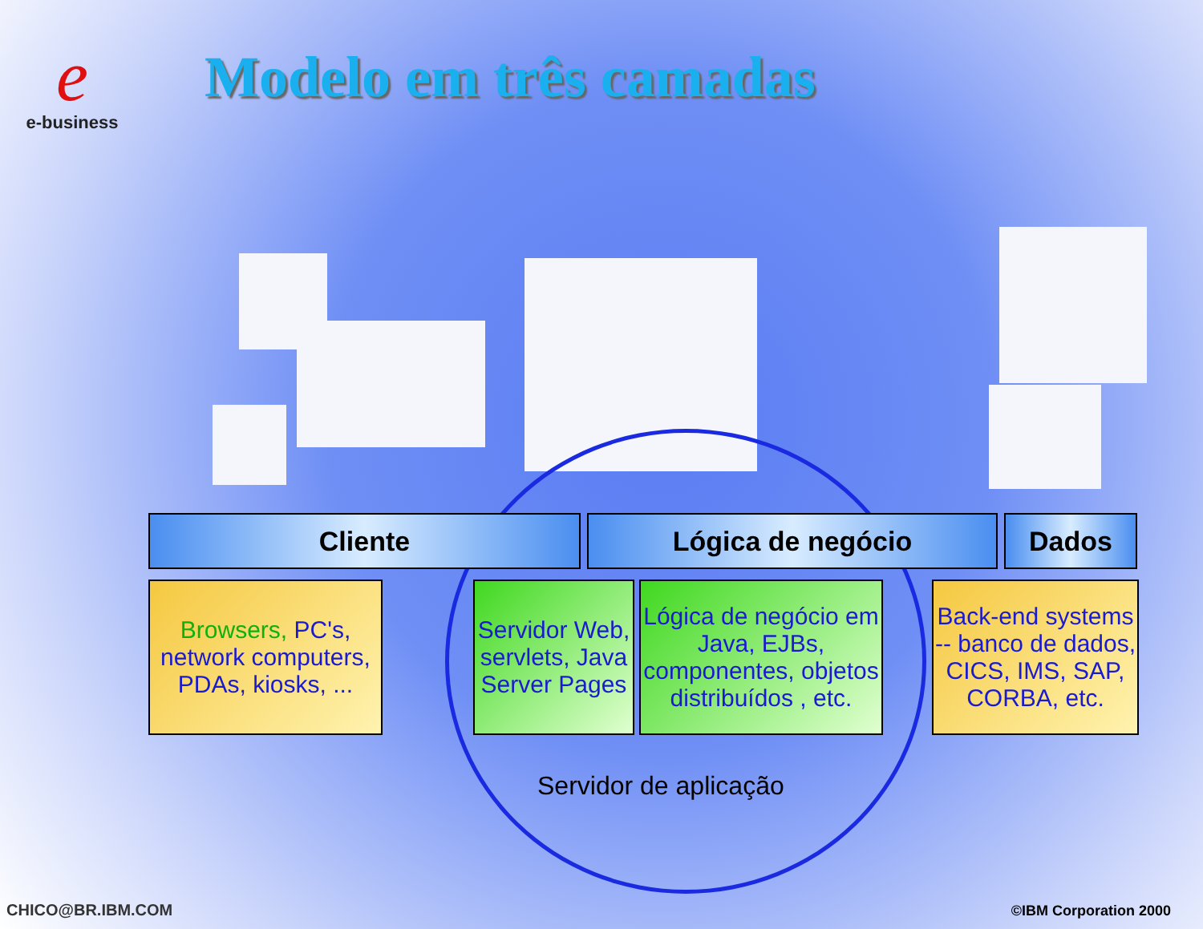e
e-business
Modelo em três camadas
Cliente Lógica de negócio Dados
Browsers, PC's, network computers, PDAs, kiosks, ...
Servidor Web, servlets, Java Server Pages
Lógica de negócio em Java, EJBs, componentes, objetos distribuídos , etc.
Back-end systems -- banco de dados, CICS, IMS, SAP, CORBA, etc.
Servidor de aplicação
CHICO@BR.IBM.COM ©IBM Corporation 2000